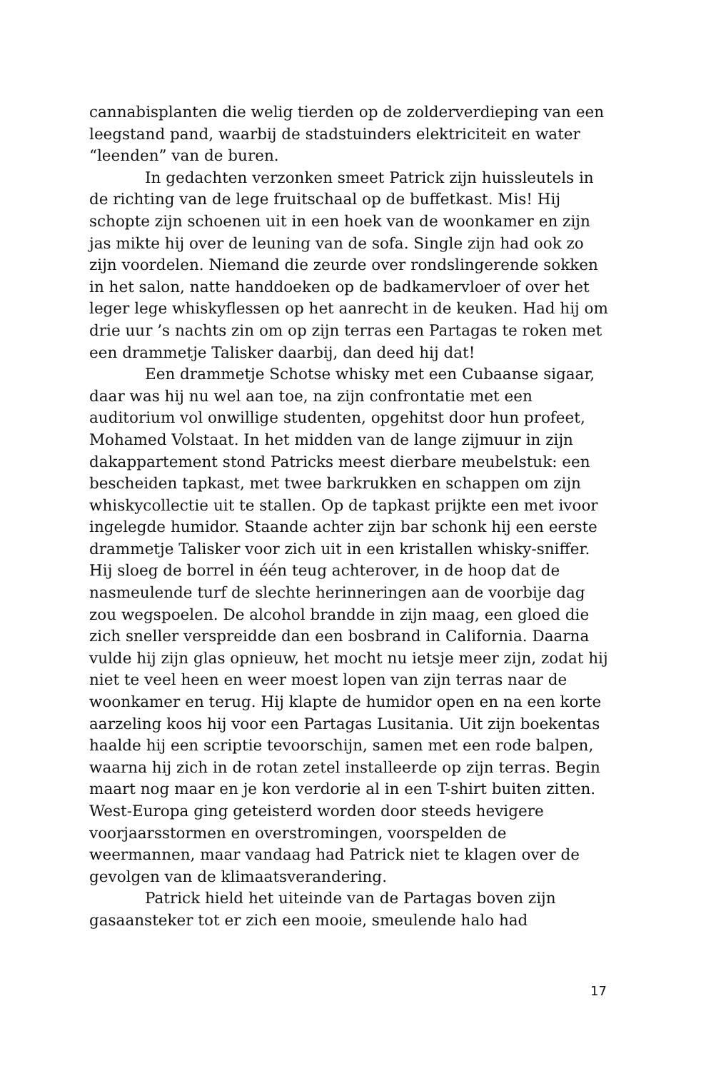cannabisplanten die welig tierden op de zolderverdieping van een leegstand pand, waarbij de stadstuinders elektriciteit en water “leenden” van de buren.
In gedachten verzonken smeet Patrick zijn huissleutels in de richting van de lege fruitschaal op de buffetkast. Mis! Hij schopte zijn schoenen uit in een hoek van de woonkamer en zijn jas mikte hij over de leuning van de sofa. Single zijn had ook zo zijn voordelen. Niemand die zeurde over rondslingerende sokken in het salon, natte handdoeken op de badkamervloer of over het leger lege whiskyflessen op het aanrecht in de keuken. Had hij om drie uur ’s nachts zin om op zijn terras een Partagas te roken met een drammetje Talisker daarbij, dan deed hij dat!
Een drammetje Schotse whisky met een Cubaanse sigaar, daar was hij nu wel aan toe, na zijn confrontatie met een auditorium vol onwillige studenten, opgehitst door hun profeet, Mohamed Volstaat. In het midden van de lange zijmuur in zijn dakappartement stond Patricks meest dierbare meubelstuk: een bescheiden tapkast, met twee barkrukken en schappen om zijn whiskycollectie uit te stallen. Op de tapkast prijkte een met ivoor ingelegde humidor. Staande achter zijn bar schonk hij een eerste drammetje Talisker voor zich uit in een kristallen whisky-sniffer. Hij sloeg de borrel in één teug achterover, in de hoop dat de nasmeulende turf de slechte herinneringen aan de voorbije dag zou wegspoelen. De alcohol brandde in zijn maag, een gloed die zich sneller verspreidde dan een bosbrand in California. Daarna vulde hij zijn glas opnieuw, het mocht nu ietsje meer zijn, zodat hij niet te veel heen en weer moest lopen van zijn terras naar de woonkamer en terug. Hij klapte de humidor open en na een korte aarzeling koos hij voor een Partagas Lusitania. Uit zijn boekentas haalde hij een scriptie tevoorschijn, samen met een rode balpen, waarna hij zich in de rotan zetel installeerde op zijn terras. Begin maart nog maar en je kon verdorie al in een T-shirt buiten zitten. West-Europa ging geteisterd worden door steeds hevigere voorjaarsstormen en overstromingen, voorspelden de weermannen, maar vandaag had Patrick niet te klagen over de gevolgen van de klimaatsverandering.
Patrick hield het uiteinde van de Partagas boven zijn gasaansteker tot er zich een mooie, smeulende halo had
17